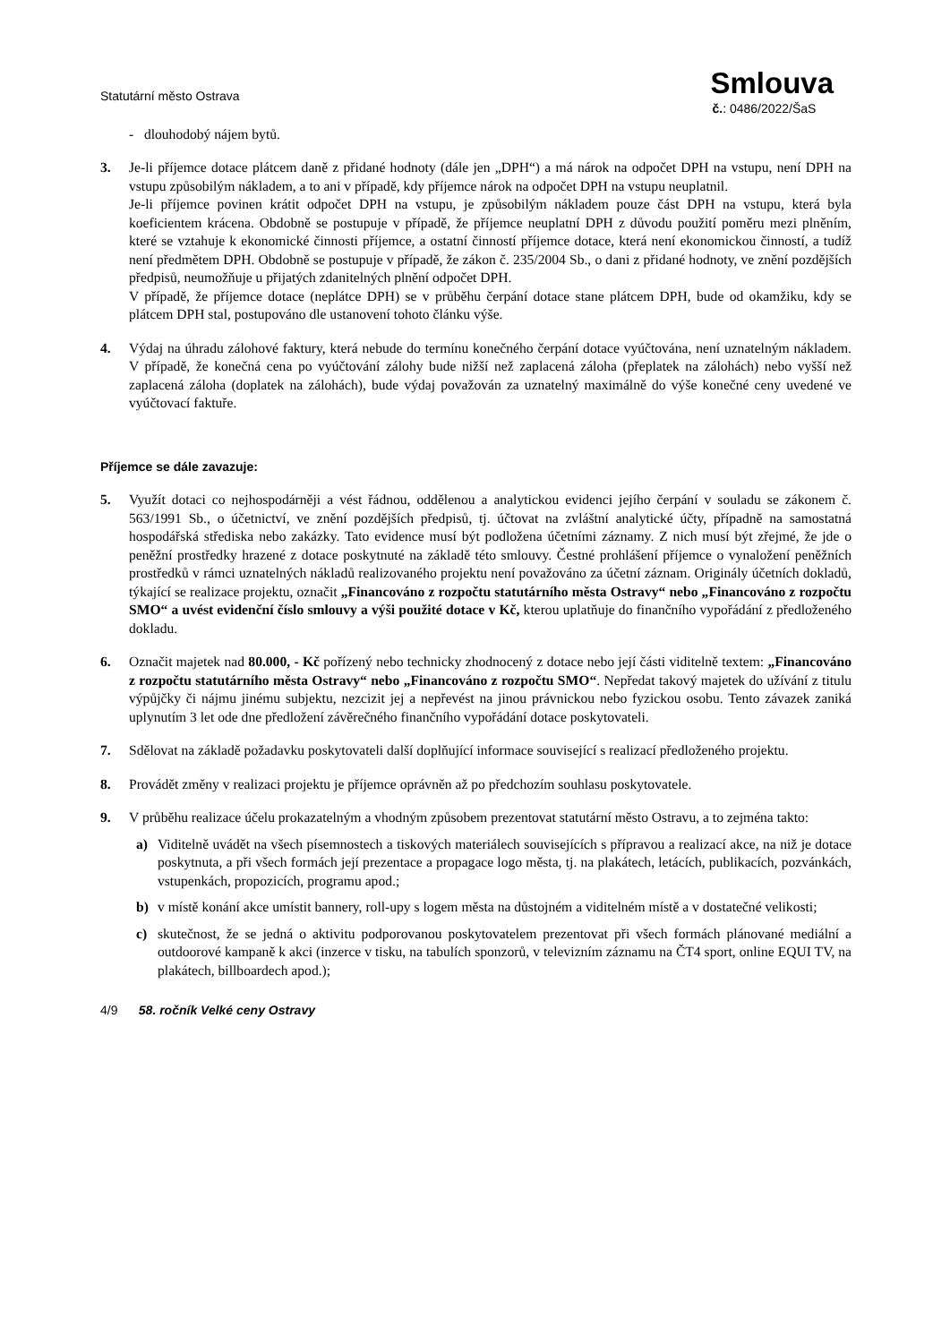Statutární město Ostrava
Smlouva
č.: 0486/2022/ŠaS
- dlouhodobý nájem bytů.
3. Je-li příjemce dotace plátcem daně z přidané hodnoty (dále jen „DPH“) a má nárok na odpočet DPH na vstupu, není DPH na vstupu způsobilým nákladem, a to ani v případě, kdy příjemce nárok na odpočet DPH na vstupu neuplatnil.
Je-li příjemce povinen krátit odpočet DPH na vstupu, je způsobilým nákladem pouze část DPH na vstupu, která byla koeficientem krácena. Obdobně se postupuje v případě, že příjemce neuplatní DPH z důvodu použití poměru mezi plněním, které se vztahuje k ekonomické činnosti příjemce, a ostatní činností příjemce dotace, která není ekonomickou činností, a tudíž není předmětem DPH. Obdobně se postupuje v případě, že zákon č. 235/2004 Sb., o dani z přidané hodnoty, ve znění pozdějších předpisů, neumožňuje u přijatých zdanitelných plnění odpočet DPH.
V případě, že příjemce dotace (neplátce DPH) se v průběhu čerpání dotace stane plátcem DPH, bude od okamžiku, kdy se plátcem DPH stal, postupováno dle ustanovení tohoto článku výše.
4. Výdaj na úhradu zálohové faktury, která nebude do termínu konečného čerpání dotace vyúčtována, není uznatelným nákladem. V případě, že konečná cena po vyúčtování zálohy bude nižší než zaplacená záloha (přeplatek na zálohách) nebo vyšší než zaplacená záloha (doplatek na zálohách), bude výdaj považován za uznatelný maximálně do výše konečné ceny uvedené ve vyúčtovací faktuře.
Příjemce se dále zavazuje:
5. Využít dotaci co nejhospodárněji a vést řádnou, oddělenou a analytickou evidenci jejího čerpání v souladu se zákonem č. 563/1991 Sb., o účetnictví, ve znění pozdějších předpisů, tj. účtovat na zvláštní analytické účty, případně na samostatná hospodářská střediska nebo zakázky. Tato evidence musí být podložena účetními záznamy. Z nich musí být zřejmé, že jde o peněžní prostředky hrazené z dotace poskytnuté na základě této smlouvy. Čestné prohlášení příjemce o vynaložení peněžních prostředků v rámci uznatelných nákladů realizovaného projektu není považováno za účetní záznam. Originály účetních dokladů, týkající se realizace projektu, označit „Financováno z rozpočtu statutárního města Ostravy“ nebo „Financováno z rozpočtu SMO“ a uvést evidenční číslo smlouvy a výši použité dotace v Kč, kterou uplatňuje do finančního vypořádání z předloženého dokladu.
6. Označit majetek nad 80.000, - Kč pořízený nebo technicky zhodnocený z dotace nebo její části viditelně textem: „Financováno z rozpočtu statutárního města Ostravy“ nebo „Financováno z rozpočtu SMO“. Nepředat takový majetek do užívání z titulu výpůjčky či nájmu jinému subjektu, nezcizit jej a nepřevést na jinou právnickou nebo fyzickou osobu. Tento závazek zaniká uplynutím 3 let ode dne předložení závěrečného finančního vypořádání dotace poskytovateli.
7. Sdělovat na základě požadavku poskytovateli další doplňující informace související s realizací předloženého projektu.
8. Provádět změny v realizaci projektu je příjemce oprávněn až po předchozím souhlasu poskytovatele.
9. V průběhu realizace účelu prokazatelným a vhodným způsobem prezentovat statutární město Ostravu, a to zejména takto:
a) Viditelně uvádět na všech písemnostech a tiskových materiálech souvisejících s přípravou a realizací akce, na niž je dotace poskytnuta, a při všech formách její prezentace a propagace logo města, tj. na plakátech, letácích, publikacích, pozvánkách, vstupenkách, propozicích, programu apod.;
b) v místě konání akce umístit bannery, roll-upy s logem města na důstojném a viditelném místě a v dostatečné velikosti;
c) skutečnost, že se jedná o aktivitu podporovanou poskytovatelem prezentovat při všech formách plánované mediální a outdoorové kampaně k akci (inzerce v tisku, na tabulích sponzorů, v televizním záznamu na ČT4 sport, online EQUI TV, na plakátech, billboardech apod.);
4/9 58. ročník Velké ceny Ostravy